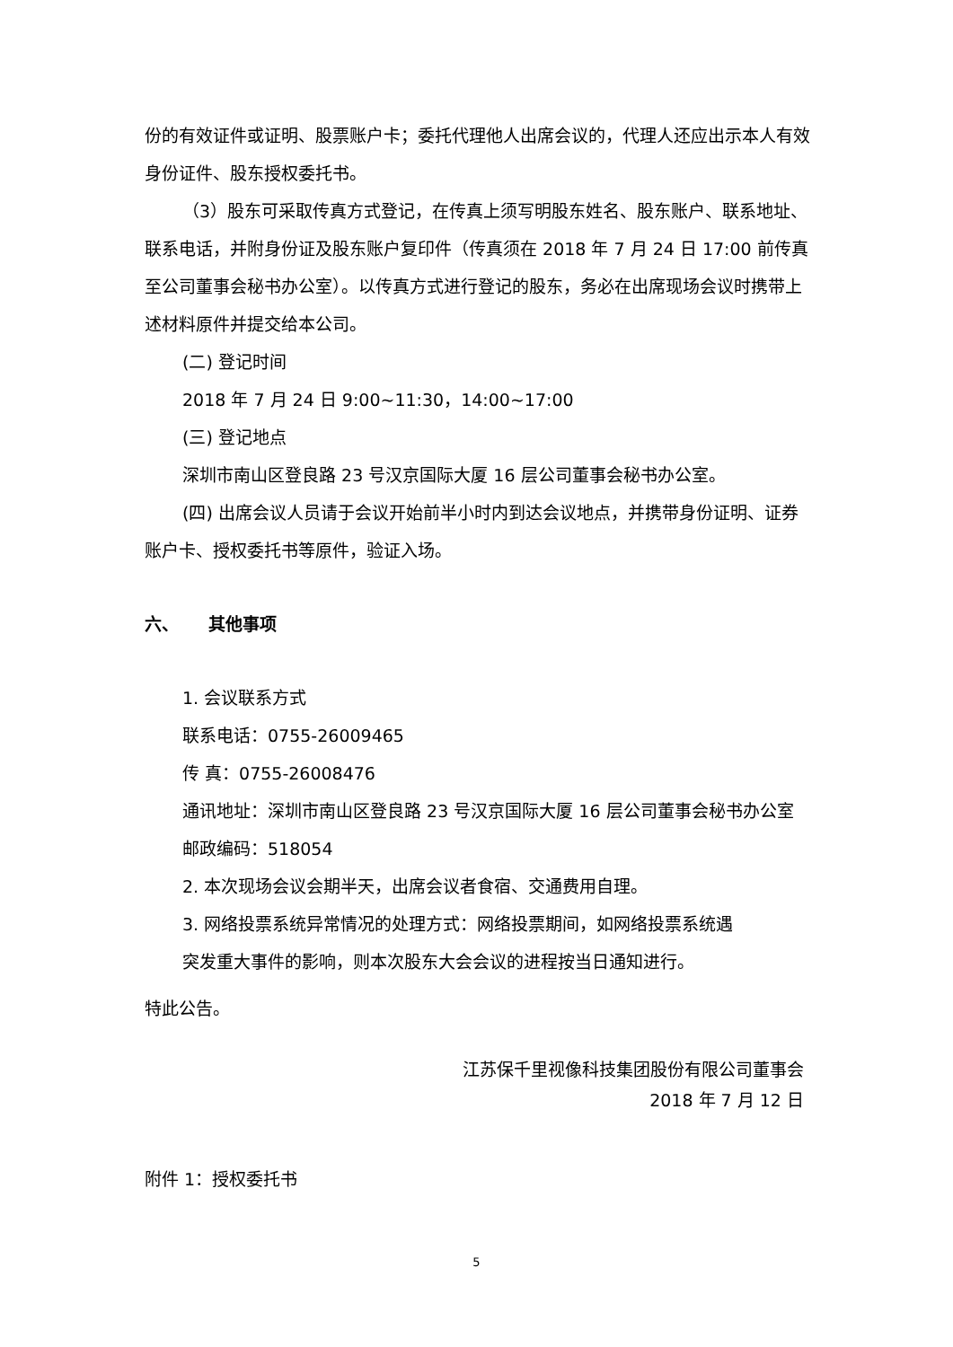份的有效证件或证明、股票账户卡；委托代理他人出席会议的，代理人还应出示本人有效身份证件、股东授权委托书。
（3）股东可采取传真方式登记，在传真上须写明股东姓名、股东账户、联系地址、联系电话，并附身份证及股东账户复印件（传真须在 2018 年 7 月 24 日 17:00 前传真至公司董事会秘书办公室）。以传真方式进行登记的股东，务必在出席现场会议时携带上述材料原件并提交给本公司。
(二) 登记时间
2018 年 7 月 24 日 9:00~11:30，14:00~17:00
(三) 登记地点
深圳市南山区登良路 23 号汉京国际大厦 16 层公司董事会秘书办公室。
(四) 出席会议人员请于会议开始前半小时内到达会议地点，并携带身份证明、证券账户卡、授权委托书等原件，验证入场。
六、 其他事项
1. 会议联系方式
联系电话：0755-26009465
传 真：0755-26008476
通讯地址：深圳市南山区登良路 23 号汉京国际大厦 16 层公司董事会秘书办公室
邮政编码：518054
2. 本次现场会议会期半天，出席会议者食宿、交通费用自理。
3. 网络投票系统异常情况的处理方式：网络投票期间，如网络投票系统遇
突发重大事件的影响，则本次股东大会会议的进程按当日通知进行。
特此公告。
江苏保千里视像科技集团股份有限公司董事会
2018 年 7 月 12 日
附件 1：授权委托书
5